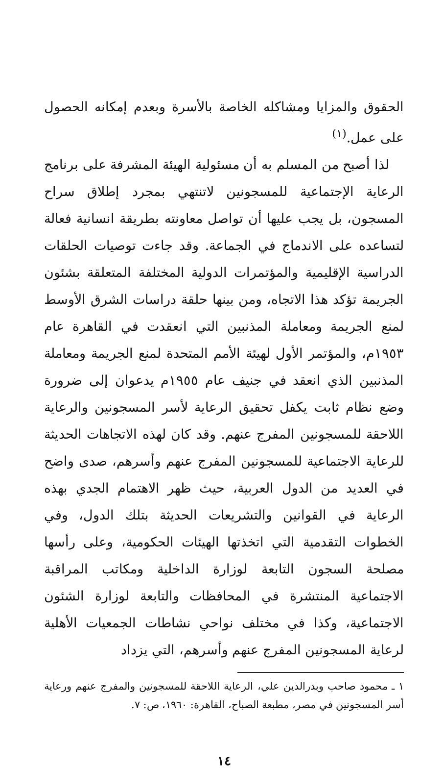الحقوق والمزايا ومشاكله الخاصة بالأسرة وبعدم إمكانه الحصول على عمل.<sup>(١)</sup>
لذا أصبح من المسلم به أن مسئولية الهيئة المشرفة على برنامج الرعاية الإجتماعية للمسجونين لاتنتهي بمجرد إطلاق سراح المسجون، بل يجب عليها أن تواصل معاونته بطريقة انسانية فعالة لتساعده على الاندماج في الجماعة. وقد جاءت توصيات الحلقات الدراسية الإقليمية والمؤتمرات الدولية المختلفة المتعلقة بشئون الجريمة تؤكد هذا الاتجاه، ومن بينها حلقة دراسات الشرق الأوسط لمنع الجريمة ومعاملة المذنبين التي انعقدت في القاهرة عام ١٩٥٣م، والمؤتمر الأول لهيئة الأمم المتحدة لمنع الجريمة ومعاملة المذنبين الذي انعقد في جنيف عام ١٩٥٥م يدعوان إلى ضرورة وضع نظام ثابت يكفل تحقيق الرعاية لأسر المسجونين والرعاية اللاحقة للمسجونين المفرج عنهم. وقد كان لهذه الاتجاهات الحديثة للرعاية الاجتماعية للمسجونين المفرج عنهم وأسرهم، صدى واضح في العديد من الدول العربية، حيث ظهر الاهتمام الجدي بهذه الرعاية في القوانين والتشريعات الحديثة بتلك الدول، وفي الخطوات التقدمية التي اتخذتها الهيئات الحكومية، وعلى رأسها مصلحة السجون التابعة لوزارة الداخلية ومكاتب المراقبة الاجتماعية المنتشرة في المحافظات والتابعة لوزارة الشئون الاجتماعية، وكذا في مختلف نواحي نشاطات الجمعيات الأهلية لرعاية المسجونين المفرج عنهم وأسرهم، التي يزداد
١ ـ محمود صاحب وبدرالدين علي، الرعاية اللاحقة للمسجونين والمفرج عنهم ورعاية أسر المسجونين في مصر، مطبعة الصباح، القاهرة: ١٩٦٠، ص: ٧.
١٤